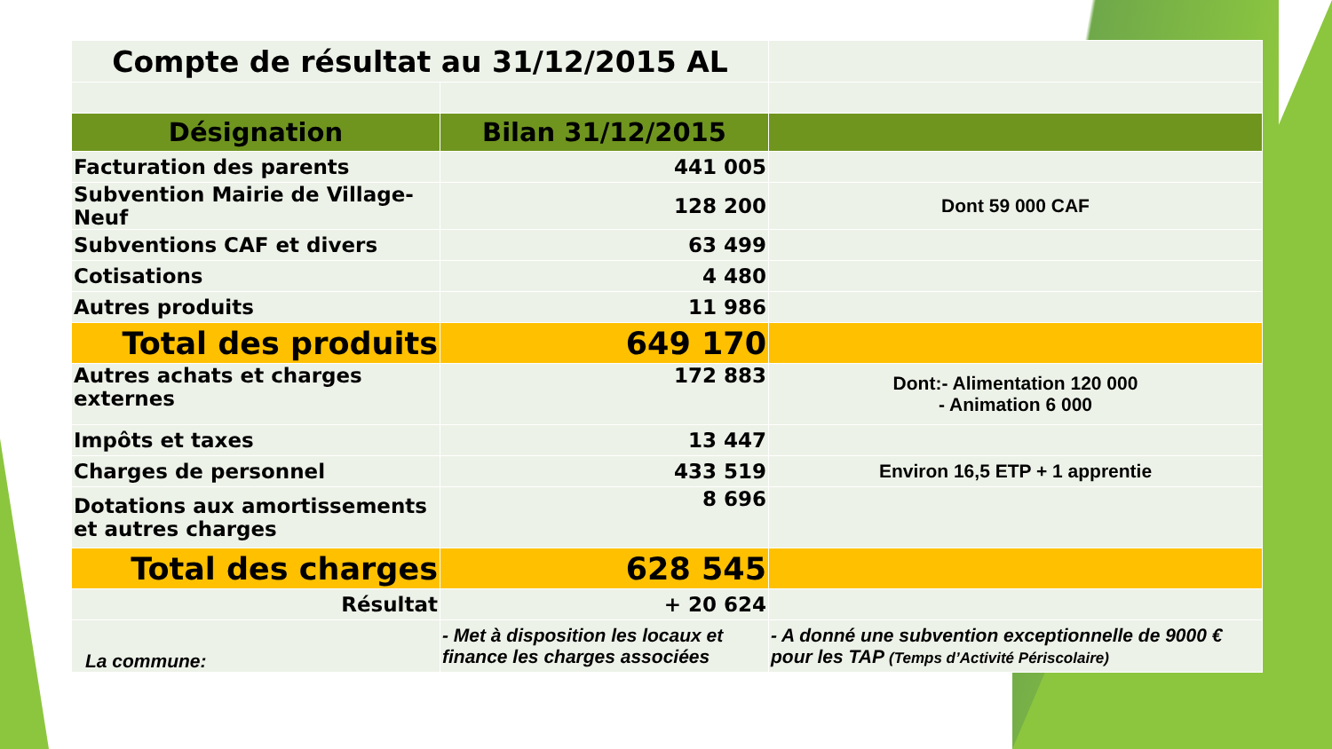| Compte de résultat au 31/12/2015 AL | | |
| Désignation | Bilan 31/12/2015 | |
| Facturation des parents | 441 005 | |
| Subvention Mairie de Village-Neuf | 128 200 | Dont 59 000 CAF |
| Subventions CAF et divers | 63 499 | |
| Cotisations | 4 480 | |
| Autres produits | 11 986 | |
| Total des produits | 649 170 | |
| Autres achats et charges externes | 172 883 | Dont:- Alimentation 120 000 - Animation 6 000 |
| Impôts et taxes | 13 447 | |
| Charges de personnel | 433 519 | Environ 16,5 ETP + 1 apprentie |
| Dotations aux amortissements et autres charges | 8 696 | |
| Total des charges | 628 545 | |
| Résultat | + 20 624 | |
| La commune: | - Met à disposition les locaux et finance les charges associées | - A donné une subvention exceptionnelle de 9000 € pour les TAP (Temps d’Activité Périscolaire) |